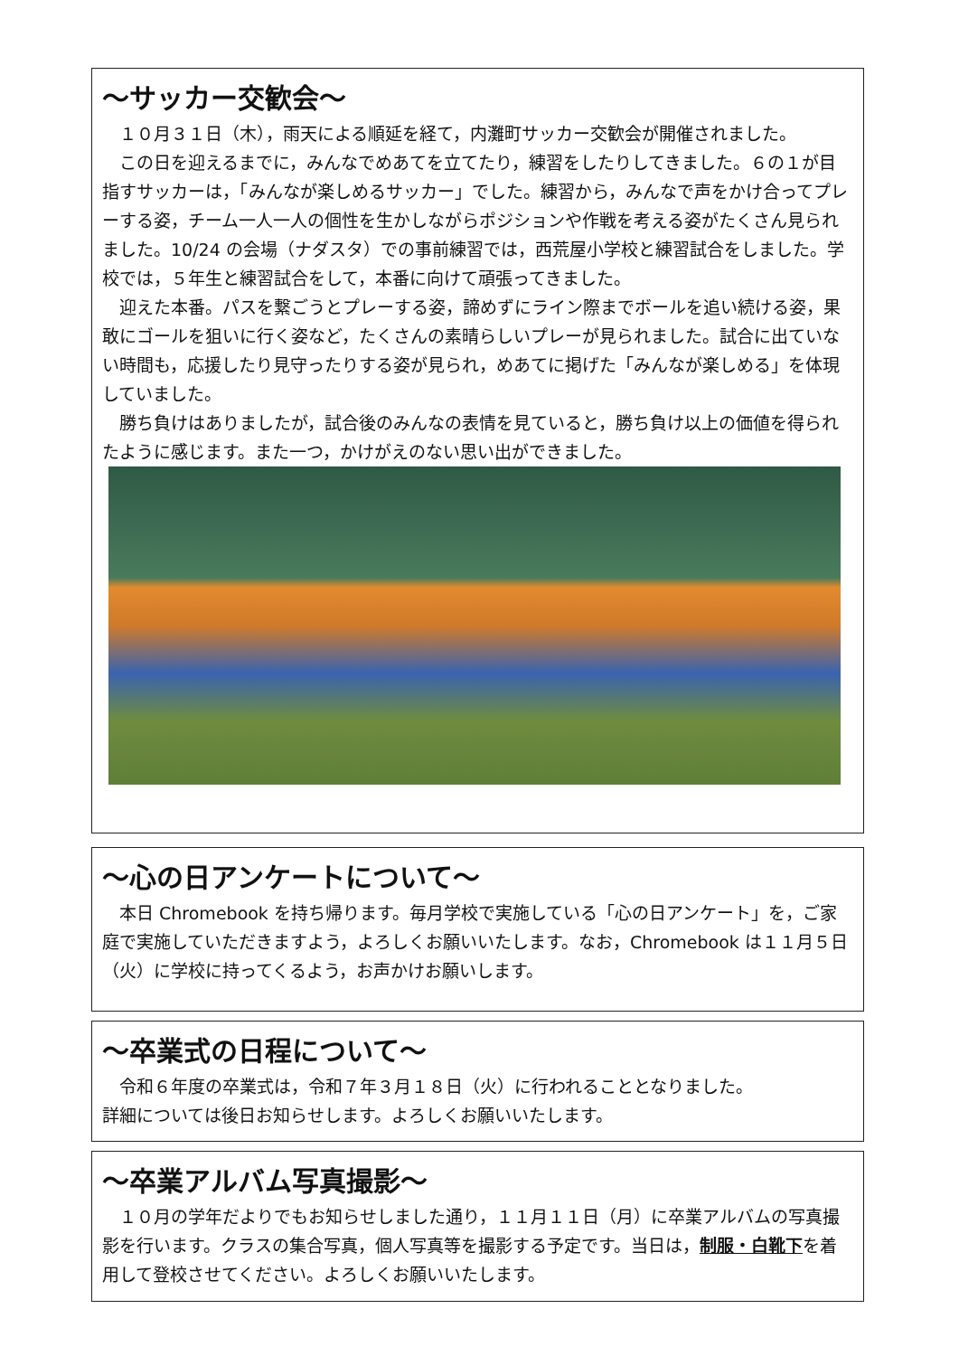～サッカー交歓会～
１０月３１日（木），雨天による順延を経て，内灘町サッカー交歓会が開催されました。
この日を迎えるまでに，みんなでめあてを立てたり，練習をしたりしてきました。６の１が目指すサッカーは，「みんなが楽しめるサッカー」でした。練習から，みんなで声をかけ合ってプレーする姿，チーム一人一人の個性を生かしながらポジションや作戦を考える姿がたくさん見られました。10/24 の会場（ナダスタ）での事前練習では，西荒屋小学校と練習試合をしました。学校では，５年生と練習試合をして，本番に向けて頑張ってきました。
迎えた本番。パスを繋ごうとプレーする姿，諦めずにライン際までボールを追い続ける姿，果敢にゴールを狙いに行く姿など，たくさんの素晴らしいプレーが見られました。試合に出ていない時間も，応援したり見守ったりする姿が見られ，めあてに掲げた「みんなが楽しめる」を体現していました。
勝ち負けはありましたが，試合後のみんなの表情を見ていると，勝ち負け以上の価値を得られたように感じます。また一つ，かけがえのない思い出ができました。
～心の日アンケートについて～
本日 Chromebook を持ち帰ります。毎月学校で実施している「心の日アンケート」を，ご家庭で実施していただきますよう，よろしくお願いいたします。なお，Chromebook は１１月５日（火）に学校に持ってくるよう，お声かけお願いします。
～卒業式の日程について～
令和６年度の卒業式は，令和７年３月１８日（火）に行われることとなりました。
詳細については後日お知らせします。よろしくお願いいたします。
～卒業アルバム写真撮影～
１０月の学年だよりでもお知らせしました通り，１１月１１日（月）に卒業アルバムの写真撮影を行います。クラスの集合写真，個人写真等を撮影する予定です。当日は，制服・白靴下を着用して登校させてください。よろしくお願いいたします。